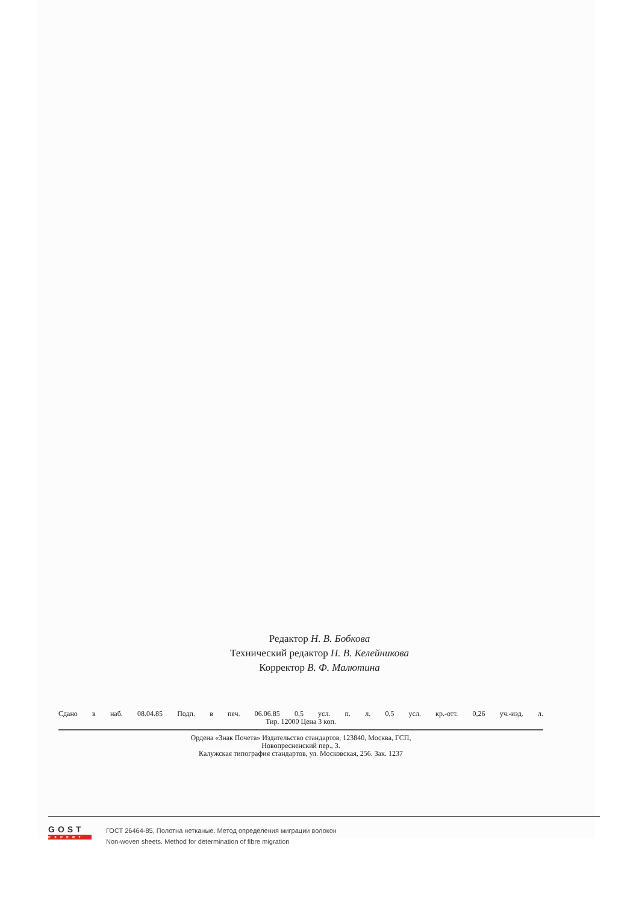Редактор Н. В. Бобкова
Технический редактор Н. В. Келейникова
Корректор В. Ф. Малютина
Сдано в наб. 08.04.85 Подп. в печ. 06.06.85 0,5 усл. п. л. 0,5 усл. кр.-отт. 0,26 уч.-изд. л.
Тир. 12000 Цена 3 коп.
Ордена «Знак Почета» Издательство стандартов, 123840, Москва, ГСП,
Новопресненский пер., 3.
Калужская типография стандартов, ул. Московская, 256. Зак. 1237
GOST
EXPERT
ГОСТ 26464-85, Полотна нетканые. Метод определения миграции волокон
Non-woven sheets. Method for determination of fibre migration